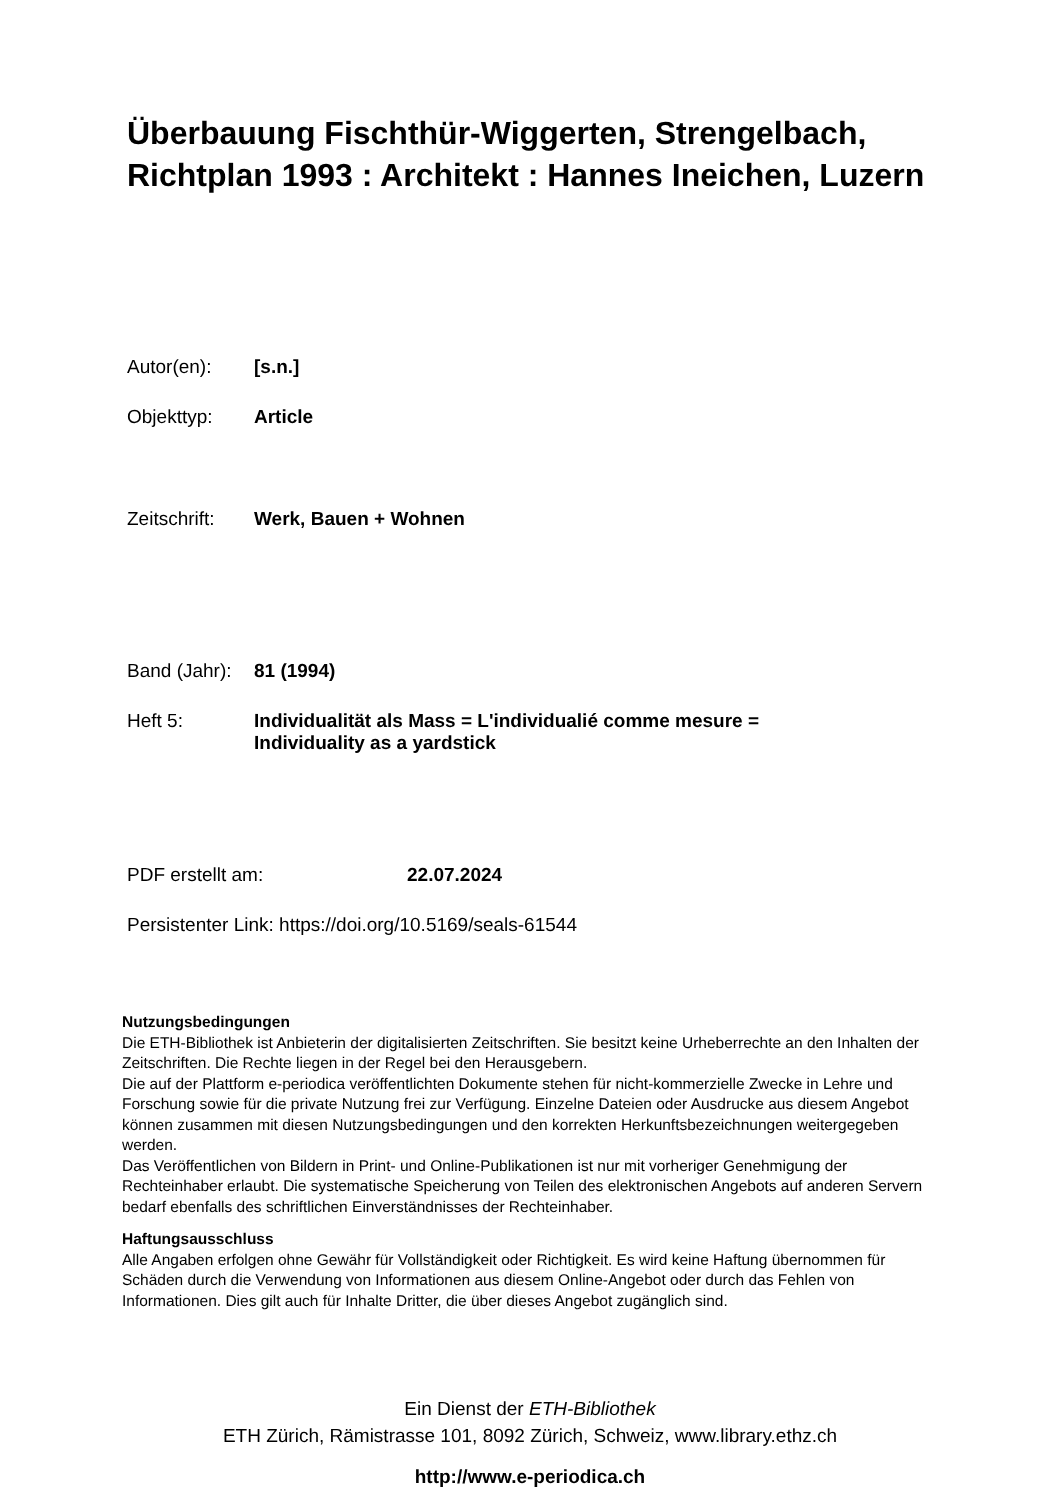Überbauung Fischthür-Wiggerten, Strengelbach, Richtplan 1993 : Architekt : Hannes Ineichen, Luzern
Autor(en): [s.n.]
Objekttyp: Article
Zeitschrift: Werk, Bauen + Wohnen
Band (Jahr): 81 (1994)
Heft 5: Individualität als Mass = L'individualié comme mesure =
Individuality as a yardstick
PDF erstellt am: 22.07.2024
Persistenter Link: https://doi.org/10.5169/seals-61544
Nutzungsbedingungen
Die ETH-Bibliothek ist Anbieterin der digitalisierten Zeitschriften. Sie besitzt keine Urheberrechte an den Inhalten der Zeitschriften. Die Rechte liegen in der Regel bei den Herausgebern.
Die auf der Plattform e-periodica veröffentlichten Dokumente stehen für nicht-kommerzielle Zwecke in Lehre und Forschung sowie für die private Nutzung frei zur Verfügung. Einzelne Dateien oder Ausdrucke aus diesem Angebot können zusammen mit diesen Nutzungsbedingungen und den korrekten Herkunftsbezeichnungen weitergegeben werden.
Das Veröffentlichen von Bildern in Print- und Online-Publikationen ist nur mit vorheriger Genehmigung der Rechteinhaber erlaubt. Die systematische Speicherung von Teilen des elektronischen Angebots auf anderen Servern bedarf ebenfalls des schriftlichen Einverständnisses der Rechteinhaber.
Haftungsausschluss
Alle Angaben erfolgen ohne Gewähr für Vollständigkeit oder Richtigkeit. Es wird keine Haftung übernommen für Schäden durch die Verwendung von Informationen aus diesem Online-Angebot oder durch das Fehlen von Informationen. Dies gilt auch für Inhalte Dritter, die über dieses Angebot zugänglich sind.
Ein Dienst der ETH-Bibliothek
ETH Zürich, Rämistrasse 101, 8092 Zürich, Schweiz, www.library.ethz.ch
http://www.e-periodica.ch